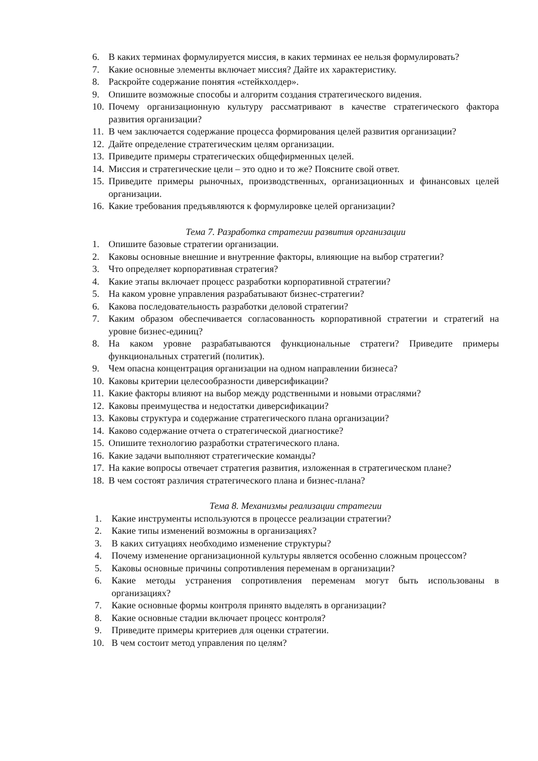6. В каких терминах формулируется миссия, в каких терминах ее нельзя формулировать?
7. Какие основные элементы включает миссия? Дайте их характеристику.
8. Раскройте содержание понятия «стейкхолдер».
9. Опишите возможные способы и алгоритм создания стратегического видения.
10. Почему организационную культуру рассматривают в качестве стратегического фактора развития организации?
11. В чем заключается содержание процесса формирования целей развития организации?
12. Дайте определение стратегическим целям организации.
13. Приведите примеры стратегических общефирменных целей.
14. Миссия и стратегические цели – это одно и то же? Поясните свой ответ.
15. Приведите примеры рыночных, производственных, организационных и финансовых целей организации.
16. Какие требования предъявляются к формулировке целей организации?
Тема 7. Разработка стратегии развития организации
1. Опишите базовые стратегии организации.
2. Каковы основные внешние и внутренние факторы, влияющие на выбор стратегии?
3. Что определяет корпоративная стратегия?
4. Какие этапы включает процесс разработки корпоративной стратегии?
5. На каком уровне управления разрабатывают бизнес-стратегии?
6. Какова последовательность разработки деловой стратегии?
7. Каким образом обеспечивается согласованность корпоративной стратегии и стратегий на уровне бизнес-единиц?
8. На каком уровне разрабатываются функциональные стратеги? Приведите примеры функциональных стратегий (политик).
9. Чем опасна концентрация организации на одном направлении бизнеса?
10. Каковы критерии целесообразности диверсификации?
11. Какие факторы влияют на выбор между родственными и новыми отраслями?
12. Каковы преимущества и недостатки диверсификации?
13. Каковы структура и содержание стратегического плана организации?
14. Каково содержание отчета о стратегической диагностике?
15. Опишите технологию разработки стратегического плана.
16. Какие задачи выполняют стратегические команды?
17. На какие вопросы отвечает стратегия развития, изложенная в стратегическом плане?
18. В чем состоят различия стратегического плана и бизнес-плана?
Тема 8. Механизмы реализации стратегии
1. Какие инструменты используются в процессе реализации стратегии?
2. Какие типы изменений возможны в организациях?
3. В каких ситуациях необходимо изменение структуры?
4. Почему изменение организационной культуры является особенно сложным процессом?
5. Каковы основные причины сопротивления переменам в организации?
6. Какие методы устранения сопротивления переменам могут быть использованы в организациях?
7. Какие основные формы контроля принято выделять в организации?
8. Какие основные стадии включает процесс контроля?
9. Приведите примеры критериев для оценки стратегии.
10. В чем состоит метод управления по целям?